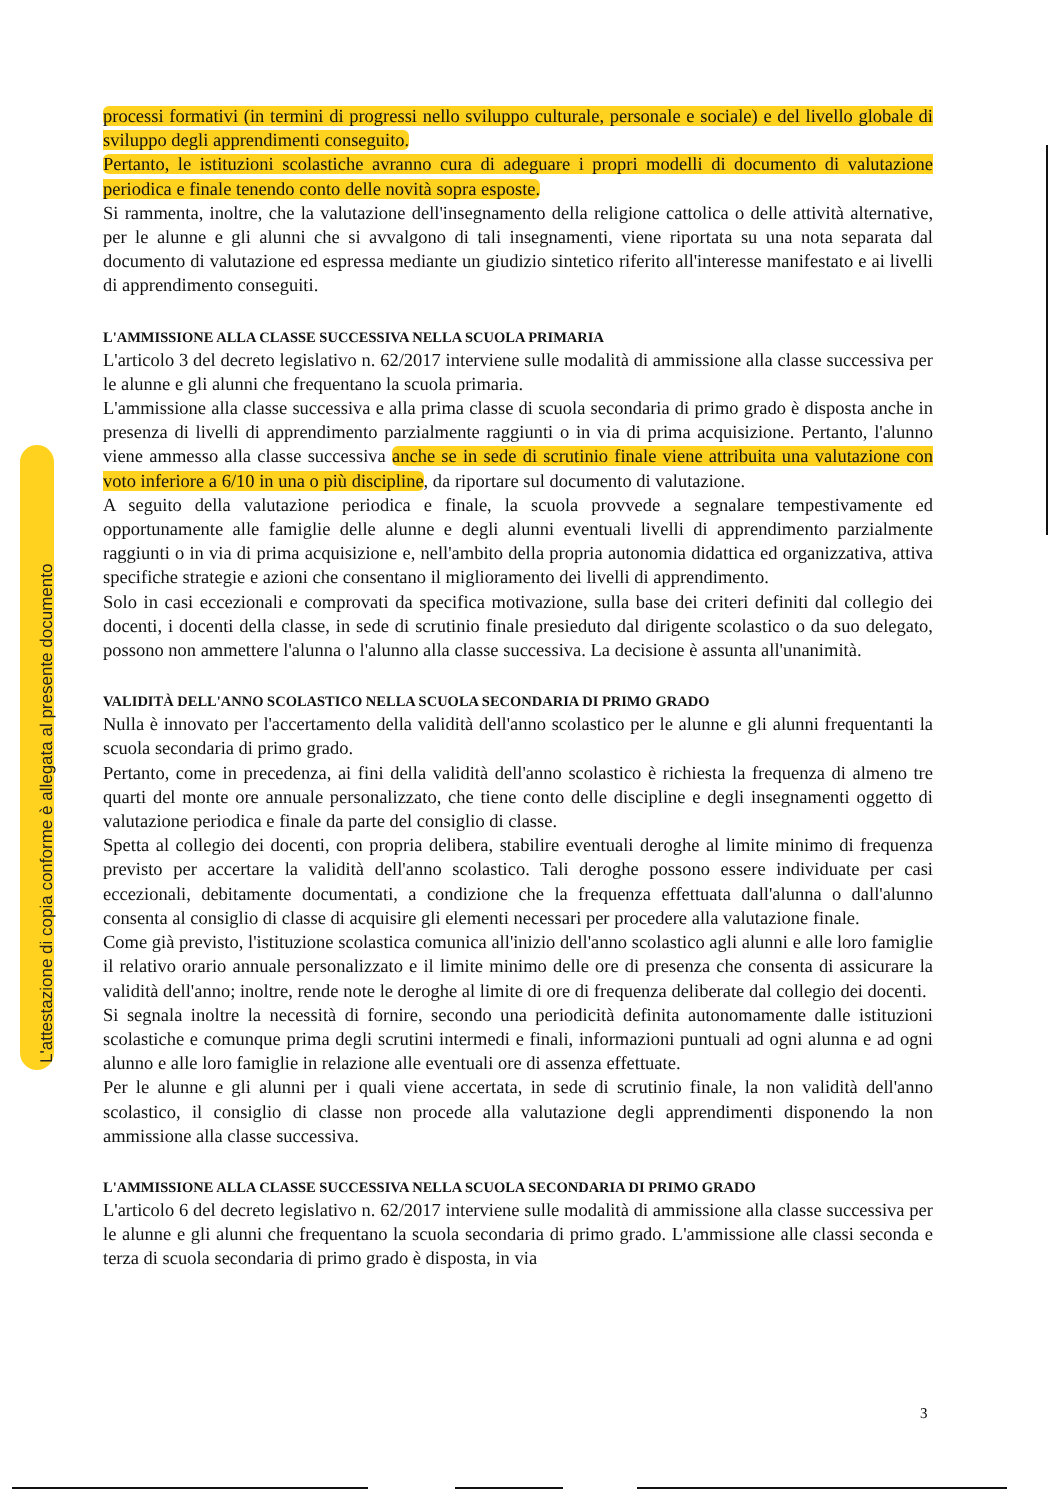L'attestazione di copia conforme è allegata al presente documento
processi formativi (in termini di progressi nello sviluppo culturale, personale e sociale) e del livello globale di sviluppo degli apprendimenti conseguito.
Pertanto, le istituzioni scolastiche avranno cura di adeguare i propri modelli di documento di valutazione periodica e finale tenendo conto delle novità sopra esposte.
Si rammenta, inoltre, che la valutazione dell'insegnamento della religione cattolica o delle attività alternative, per le alunne e gli alunni che si avvalgono di tali insegnamenti, viene riportata su una nota separata dal documento di valutazione ed espressa mediante un giudizio sintetico riferito all'interesse manifestato e ai livelli di apprendimento conseguiti.
L'AMMISSIONE ALLA CLASSE SUCCESSIVA NELLA SCUOLA PRIMARIA
L'articolo 3 del decreto legislativo n. 62/2017 interviene sulle modalità di ammissione alla classe successiva per le alunne e gli alunni che frequentano la scuola primaria.
L'ammissione alla classe successiva e alla prima classe di scuola secondaria di primo grado è disposta anche in presenza di livelli di apprendimento parzialmente raggiunti o in via di prima acquisizione. Pertanto, l'alunno viene ammesso alla classe successiva anche se in sede di scrutinio finale viene attribuita una valutazione con voto inferiore a 6/10 in una o più discipline, da riportare sul documento di valutazione.
A seguito della valutazione periodica e finale, la scuola provvede a segnalare tempestivamente ed opportunamente alle famiglie delle alunne e degli alunni eventuali livelli di apprendimento parzialmente raggiunti o in via di prima acquisizione e, nell'ambito della propria autonomia didattica ed organizzativa, attiva specifiche strategie e azioni che consentano il miglioramento dei livelli di apprendimento.
Solo in casi eccezionali e comprovati da specifica motivazione, sulla base dei criteri definiti dal collegio dei docenti, i docenti della classe, in sede di scrutinio finale presieduto dal dirigente scolastico o da suo delegato, possono non ammettere l'alunna o l'alunno alla classe successiva. La decisione è assunta all'unanimità.
VALIDITÀ DELL'ANNO SCOLASTICO NELLA SCUOLA SECONDARIA DI PRIMO GRADO
Nulla è innovato per l'accertamento della validità dell'anno scolastico per le alunne e gli alunni frequentanti la scuola secondaria di primo grado.
Pertanto, come in precedenza, ai fini della validità dell'anno scolastico è richiesta la frequenza di almeno tre quarti del monte ore annuale personalizzato, che tiene conto delle discipline e degli insegnamenti oggetto di valutazione periodica e finale da parte del consiglio di classe.
Spetta al collegio dei docenti, con propria delibera, stabilire eventuali deroghe al limite minimo di frequenza previsto per accertare la validità dell'anno scolastico. Tali deroghe possono essere individuate per casi eccezionali, debitamente documentati, a condizione che la frequenza effettuata dall'alunna o dall'alunno consenta al consiglio di classe di acquisire gli elementi necessari per procedere alla valutazione finale.
Come già previsto, l'istituzione scolastica comunica all'inizio dell'anno scolastico agli alunni e alle loro famiglie il relativo orario annuale personalizzato e il limite minimo delle ore di presenza che consenta di assicurare la validità dell'anno; inoltre, rende note le deroghe al limite di ore di frequenza deliberate dal collegio dei docenti.
Si segnala inoltre la necessità di fornire, secondo una periodicità definita autonomamente dalle istituzioni scolastiche e comunque prima degli scrutini intermedi e finali, informazioni puntuali ad ogni alunna e ad ogni alunno e alle loro famiglie in relazione alle eventuali ore di assenza effettuate.
Per le alunne e gli alunni per i quali viene accertata, in sede di scrutinio finale, la non validità dell'anno scolastico, il consiglio di classe non procede alla valutazione degli apprendimenti disponendo la non ammissione alla classe successiva.
L'AMMISSIONE ALLA CLASSE SUCCESSIVA NELLA SCUOLA SECONDARIA DI PRIMO GRADO
L'articolo 6 del decreto legislativo n. 62/2017 interviene sulle modalità di ammissione alla classe successiva per le alunne e gli alunni che frequentano la scuola secondaria di primo grado. L'ammissione alle classi seconda e terza di scuola secondaria di primo grado è disposta, in via
3